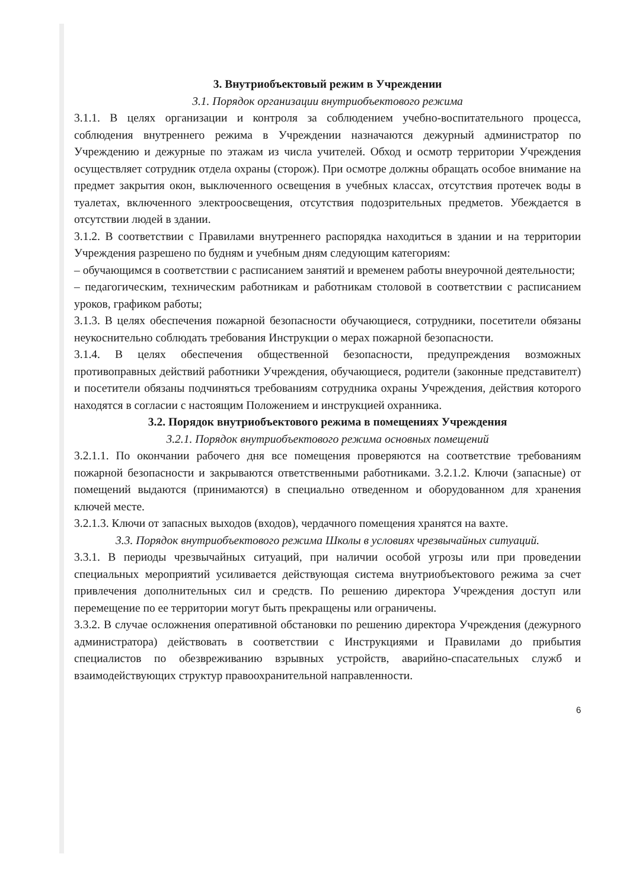3. Внутриобъектовый режим в Учреждении
3.1. Порядок организации внутриобъектового режима
3.1.1. В целях организации и контроля за соблюдением учебно-воспитательного процесса, соблюдения внутреннего режима в Учреждении назначаются дежурный администратор по Учреждению и дежурные по этажам из числа учителей. Обход и осмотр территории Учреждения осуществляет сотрудник отдела охраны (сторож). При осмотре должны обращать особое внимание на предмет закрытия окон, выключенного освещения в учебных классах, отсутствия протечек воды в туалетах, включенного электроосвещения, отсутствия подозрительных предметов. Убеждается в отсутствии людей в здании.
3.1.2. В соответствии с Правилами внутреннего распорядка находиться в здании и на территории Учреждения разрешено по будням и учебным дням следующим категориям:
– обучающимся в соответствии с расписанием занятий и временем работы внеурочной деятельности;
– педагогическим, техническим работникам и работникам столовой в соответствии с расписанием уроков, графиком работы;
3.1.3. В целях обеспечения пожарной безопасности обучающиеся, сотрудники, посетители обязаны неукоснительно соблюдать требования Инструкции о мерах пожарной безопасности.
3.1.4. В целях обеспечения общественной безопасности, предупреждения возможных противоправных действий работники Учреждения, обучающиеся, родители (законные представителт) и посетители обязаны подчиняться требованиям сотрудника охраны Учреждения, действия которого находятся в согласии с настоящим Положением и инструкцией охранника.
3.2. Порядок внутриобъектового режима в помещениях Учреждения
3.2.1. Порядок внутриобъектового режима основных помещений
3.2.1.1. По окончании рабочего дня все помещения проверяются на соответствие требованиям пожарной безопасности и закрываются ответственными работниками. 3.2.1.2. Ключи (запасные) от помещений выдаются (принимаются) в специально отведенном и оборудованном для хранения ключей месте.
3.2.1.3. Ключи от запасных выходов (входов), чердачного помещения хранятся на вахте.
3.3. Порядок внутриобъектового режима Школы в условиях чрезвычайных ситуаций.
3.3.1. В периоды чрезвычайных ситуаций, при наличии особой угрозы или при проведении специальных мероприятий усиливается действующая система внутриобъектового режима за счет привлечения дополнительных сил и средств. По решению директора Учреждения доступ или перемещение по ее территории могут быть прекращены или ограничены.
3.3.2. В случае осложнения оперативной обстановки по решению директора Учреждения (дежурного администратора) действовать в соответствии с Инструкциями и Правилами до прибытия специалистов по обезвреживанию взрывных устройств, аварийно-спасательных служб и взаимодействующих структур правоохранительной направленности.
6